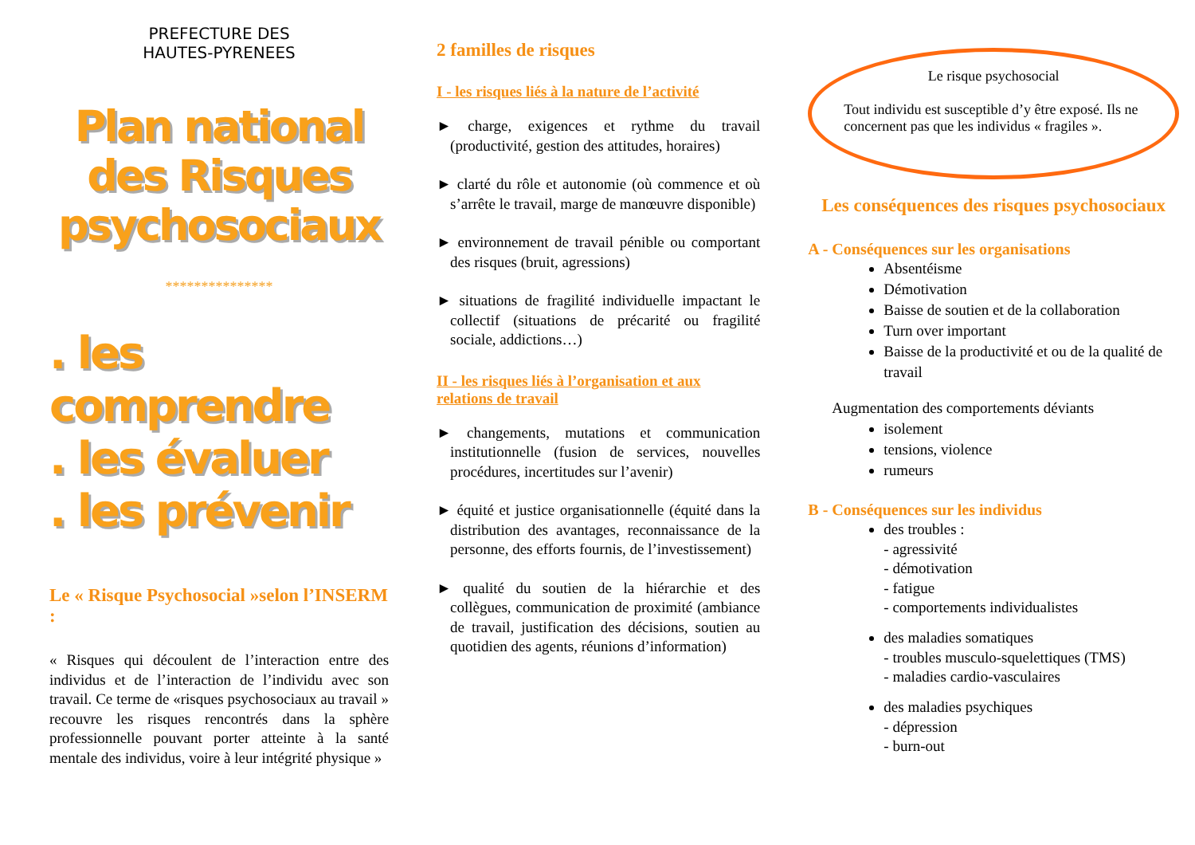PREFECTURE DES
HAUTES-PYRENEES
Plan national
des Risques
psychosociaux
***************
. les comprendre
. les évaluer
. les prévenir
Le « Risque Psychosocial »selon l’INSERM :
« Risques qui découlent de l’interaction entre des individus et de l’interaction de l’individu avec son travail. Ce terme de «risques psychosociaux au travail » recouvre les risques rencontrés dans la sphère professionnelle pouvant porter atteinte à la santé mentale des individus, voire à leur intégrité physique »
2 familles de risques
I - les risques liés à la nature de l’activité
► charge, exigences et rythme du travail (productivité, gestion des attitudes, horaires)
► clarté du rôle et autonomie (où commence et où s’arrête le travail, marge de manœuvre disponible)
► environnement de travail pénible ou comportant des risques (bruit, agressions)
► situations de fragilité individuelle impactant le collectif (situations de précarité ou fragilité sociale, addictions…)
II - les risques liés à l’organisation et aux relations de travail
► changements, mutations et communication institutionnelle (fusion de services, nouvelles procédures, incertitudes sur l’avenir)
► équité et justice organisationnelle (équité dans la distribution des avantages, reconnaissance de la personne, des efforts fournis, de l’investissement)
► qualité du soutien de la hiérarchie et des collègues, communication de proximité (ambiance de travail, justification des décisions, soutien au quotidien des agents, réunions d’information)
Le risque psychosocial
Tout individu est susceptible d’y être exposé. Ils ne concernent pas que les individus « fragiles ».
Les conséquences des risques psychosociaux
A - Conséquences sur les organisations
Absentéisme
Démotivation
Baisse de soutien et de la collaboration
Turn over important
Baisse de la productivité et ou de la qualité de travail
Augmentation des comportements déviants
isolement
tensions, violence
rumeurs
B - Conséquences sur les individus
des troubles :
- agressivité
- démotivation
- fatigue
- comportements individualistes
des maladies somatiques
- troubles musculo-squelettiques (TMS)
- maladies cardio-vasculaires
des maladies psychiques
- dépression
- burn-out